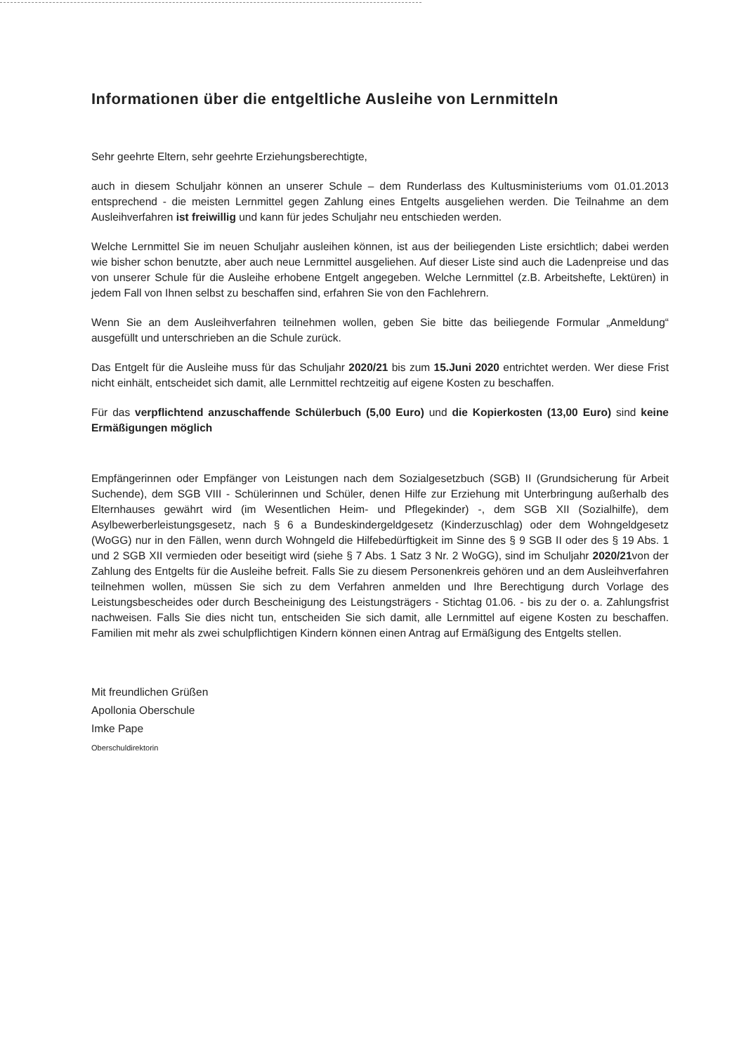Informationen über die entgeltliche Ausleihe von Lernmitteln
Sehr geehrte Eltern, sehr geehrte Erziehungsberechtigte,
auch in diesem Schuljahr können an unserer Schule – dem Runderlass des Kultusministeriums vom 01.01.2013 entsprechend - die meisten Lernmittel gegen Zahlung eines Entgelts ausgeliehen werden. Die Teilnahme an dem Ausleihverfahren ist freiwillig und kann für jedes Schuljahr neu entschieden werden.
Welche Lernmittel Sie im neuen Schuljahr ausleihen können, ist aus der beiliegenden Liste ersichtlich; dabei werden wie bisher schon benutzte, aber auch neue Lernmittel ausgeliehen. Auf dieser Liste sind auch die Ladenpreise und das von unserer Schule für die Ausleihe erhobene Entgelt angegeben. Welche Lernmittel (z.B. Arbeitshefte, Lektüren) in jedem Fall von Ihnen selbst zu beschaffen sind, erfahren Sie von den Fachlehrern.
Wenn Sie an dem Ausleihverfahren teilnehmen wollen, geben Sie bitte das beiliegende Formular „Anmeldung“ ausgefüllt und unterschrieben an die Schule zurück.
Das Entgelt für die Ausleihe muss für das Schuljahr 2020/21 bis zum 15.Juni 2020 entrichtet werden. Wer diese Frist nicht einhält, entscheidet sich damit, alle Lernmittel rechtzeitig auf eigene Kosten zu beschaffen.
Für das verpflichtend anzuschaffende Schülerbuch (5,00 Euro) und die Kopierkosten (13,00 Euro) sind keine Ermäßigungen möglich
Empfängerinnen oder Empfänger von Leistungen nach dem Sozialgesetzbuch (SGB) II (Grundsicherung für Arbeit Suchende), dem SGB VIII - Schülerinnen und Schüler, denen Hilfe zur Erziehung mit Unterbringung außerhalb des Elternhauses gewährt wird (im Wesentlichen Heim- und Pflegekinder) -, dem SGB XII (Sozialhilfe), dem Asylbewerberleistungsgesetz, nach § 6 a Bundeskindergeldgesetz (Kinderzuschlag) oder dem Wohngeldgesetz (WoGG) nur in den Fällen, wenn durch Wohngeld die Hilfebedürftigkeit im Sinne des § 9 SGB II oder des § 19 Abs. 1 und 2 SGB XII vermieden oder beseitigt wird (siehe § 7 Abs. 1 Satz 3 Nr. 2 WoGG), sind im Schuljahr 2020/21von der Zahlung des Entgelts für die Ausleihe befreit. Falls Sie zu diesem Personenkreis gehören und an dem Ausleihverfahren teilnehmen wollen, müssen Sie sich zu dem Verfahren anmelden und Ihre Berechtigung durch Vorlage des Leistungsbescheides oder durch Bescheinigung des Leistungsträgers - Stichtag 01.06. - bis zu der o. a. Zahlungsfrist nachweisen. Falls Sie dies nicht tun, entscheiden Sie sich damit, alle Lernmittel auf eigene Kosten zu beschaffen. Familien mit mehr als zwei schulpflichtigen Kindern können einen Antrag auf Ermäßigung des Entgelts stellen.
Mit freundlichen Grüßen
Apollonia Oberschule
Imke Pape
Oberschuldirektorin